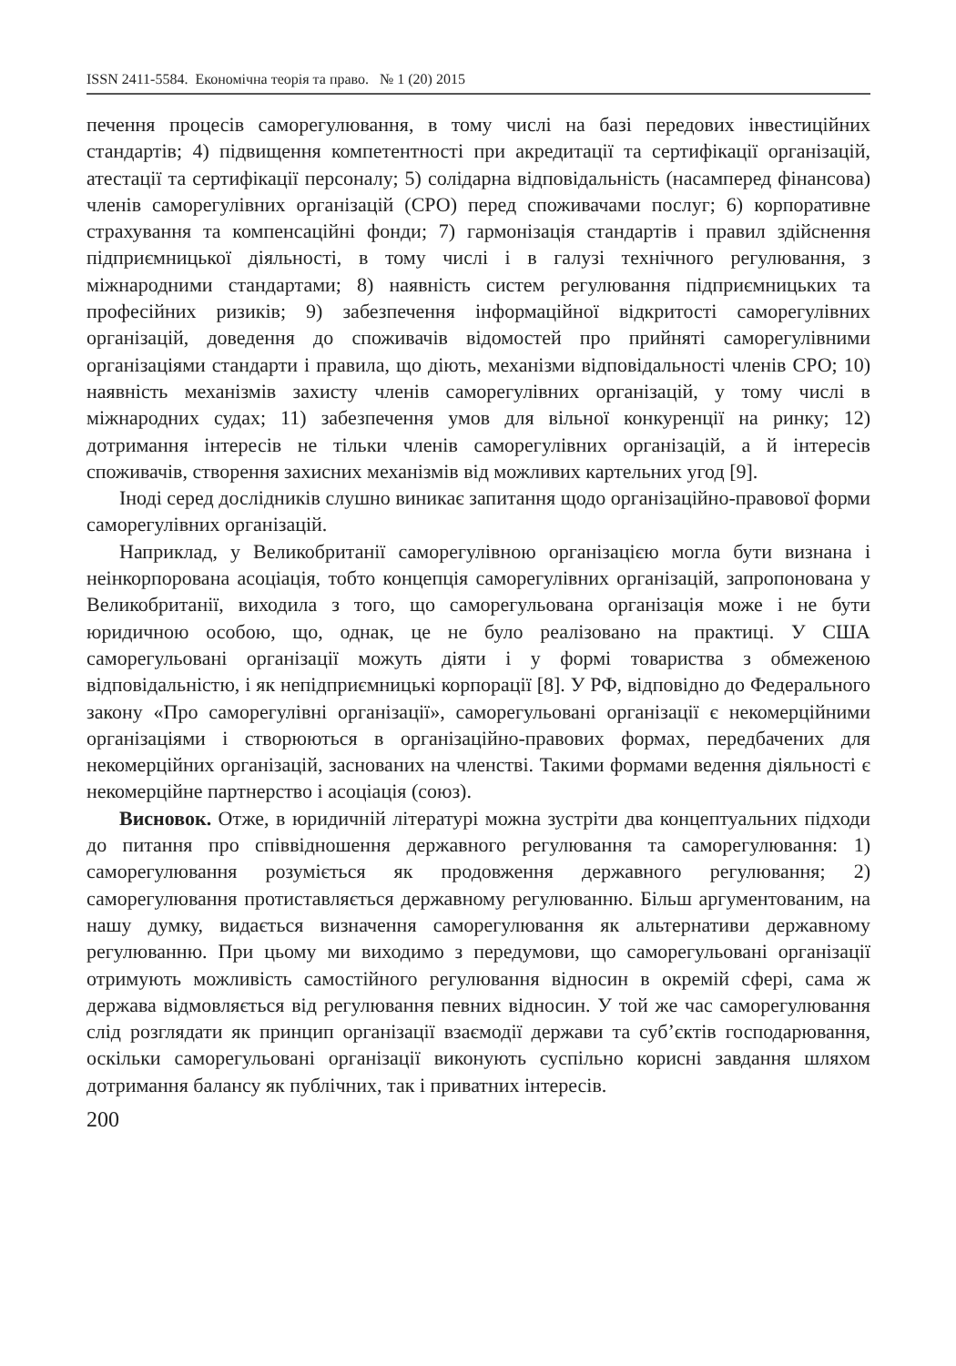ISSN 2411-5584. Економічна теорія та право. № 1 (20) 2015
печення процесів саморегулювання, в тому числі на базі передових інвестиційних стандартів; 4) підвищення компетентності при акредитації та сертифікації організацій, атестації та сертифікації персоналу; 5) солідарна відповідальність (насамперед фінансова) членів саморегулівних організацій (СРО) перед споживачами послуг; 6) корпоративне страхування та компенсаційні фонди; 7) гармонізація стандартів і правил здійснення підприємницької діяльності, в тому числі і в галузі технічного регулювання, з міжнародними стандартами; 8) наявність систем регулювання підприємницьких та професійних ризиків; 9) забезпечення інформаційної відкритості саморегулівних організацій, доведення до споживачів відомостей про прийняті саморегулівними організаціями стандарти і правила, що діють, механізми відповідальності членів СРО; 10) наявність механізмів захисту членів саморегулівних організацій, у тому числі в міжнародних судах; 11) забезпечення умов для вільної конкуренції на ринку; 12) дотримання інтересів не тільки членів саморегулівних організацій, а й інтересів споживачів, створення захисних механізмів від можливих картельних угод [9].
Іноді серед дослідників слушно виникає запитання щодо організаційно-правової форми саморегулівних організацій.
Наприклад, у Великобританії саморегулівною організацією могла бути визнана і неінкорпорована асоціація, тобто концепція саморегулівних організацій, запропонована у Великобританії, виходила з того, що саморегульована організація може і не бути юридичною особою, що, однак, це не було реалізовано на практиці. У США саморегульовані організації можуть діяти і у формі товариства з обмеженою відповідальністю, і як непідприємницькі корпорації [8]. У РФ, відповідно до Федерального закону «Про саморегулівні організації», саморегульовані організації є некомерційними організаціями і створюються в організаційно-правових формах, передбачених для некомерційних організацій, заснованих на членстві. Такими формами ведення діяльності є некомерційне партнерство і асоціація (союз).
Висновок. Отже, в юридичній літературі можна зустріти два концептуальних підходи до питання про співвідношення державного регулювання та саморегулювання: 1) саморегулювання розуміється як продовження державного регулювання; 2) саморегулювання протиставляється державному регулюванню. Більш аргументованим, на нашу думку, видається визначення саморегулювання як альтернативи державному регулюванню. При цьому ми виходимо з передумови, що саморегульовані організації отримують можливість самостійного регулювання відносин в окремій сфері, сама ж держава відмовляється від регулювання певних відносин. У той же час саморегулювання слід розглядати як принцип організації взаємодії держави та суб’єктів господарювання, оскільки саморегульовані організації виконують суспільно корисні завдання шляхом дотримання балансу як публічних, так і приватних інтересів.
200